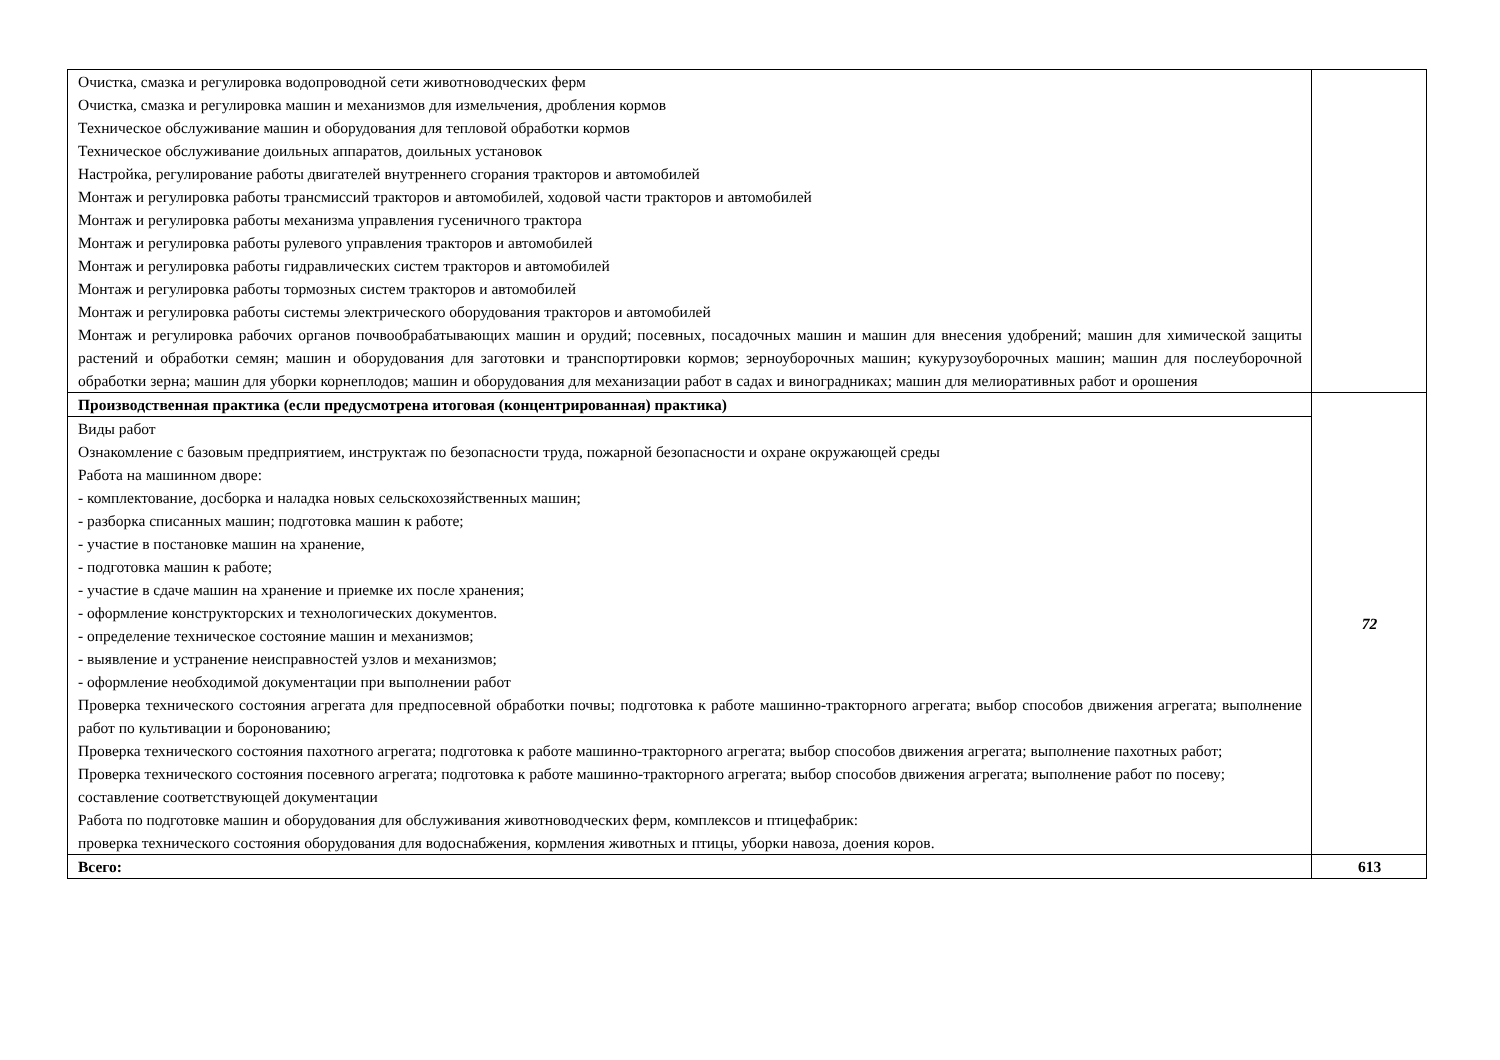| Очистка, смазка и регулировка водопроводной сети животноводческих ферм Очистка, смазка и регулировка машин и механизмов для измельчения, дробления кормов Техническое обслуживание машин и оборудования для тепловой обработки кормов Техническое обслуживание доильных аппаратов, доильных установок Настройка, регулирование работы двигателей внутреннего сгорания тракторов и автомобилей Монтаж и регулировка работы трансмиссий тракторов и автомобилей, ходовой части тракторов и автомобилей Монтаж и регулировка работы механизма управления гусеничного трактора Монтаж и регулировка работы рулевого управления тракторов и автомобилей Монтаж и регулировка работы гидравлических систем тракторов и автомобилей Монтаж и регулировка работы тормозных систем тракторов и автомобилей Монтаж и регулировка работы системы электрического оборудования тракторов и автомобилей Монтаж и регулировка рабочих органов почвообрабатывающих машин и орудий; посевных, посадочных машин и машин для внесения удобрений; машин для химической защиты растений и обработки семян; машин и оборудования для заготовки и транспортировки кормов; зерноуборочных машин; кукурузоуборочных машин; машин для послеуборочной обработки зерна; машин для уборки корнеплодов; машин и оборудования для механизации работ в садах и виноградниках; машин для мелиоративных работ и орошения | |
| Производственная практика (если предусмотрена итоговая (концентрированная) практика) | 72 |
| Виды работ Ознакомление с базовым предприятием, инструктаж по безопасности труда, пожарной безопасности и охране окружающей среды Работа на машинном дворе: - комплектование, досборка и наладка новых сельскохозяйственных машин; - разборка списанных машин; подготовка машин к работе; - участие в постановке машин на хранение, - подготовка машин к работе; - участие в сдаче машин на хранение и приемке их после хранения; - оформление конструкторских и технологических документов. - определение техническое состояние машин и механизмов; - выявление и устранение неисправностей узлов и механизмов; - оформление необходимой документации при выполнении работ Проверка технического состояния агрегата для предпосевной обработки почвы; подготовка к работе машинно-тракторного агрегата; выбор способов движения агрегата; выполнение работ по культивации и боронованию; Проверка технического состояния пахотного агрегата; подготовка к работе машинно-тракторного агрегата; выбор способов движения агрегата; выполнение пахотных работ; Проверка технического состояния посевного агрегата; подготовка к работе машинно-тракторного агрегата; выбор способов движения агрегата; выполнение работ по посеву; составление соответствующей документации Работа по подготовке машин и оборудования для обслуживания животноводческих ферм, комплексов и птицефабрик: проверка технического состояния оборудования для водоснабжения, кормления животных и птицы, уборки навоза, доения коров. | |
| Всего: | 613 |